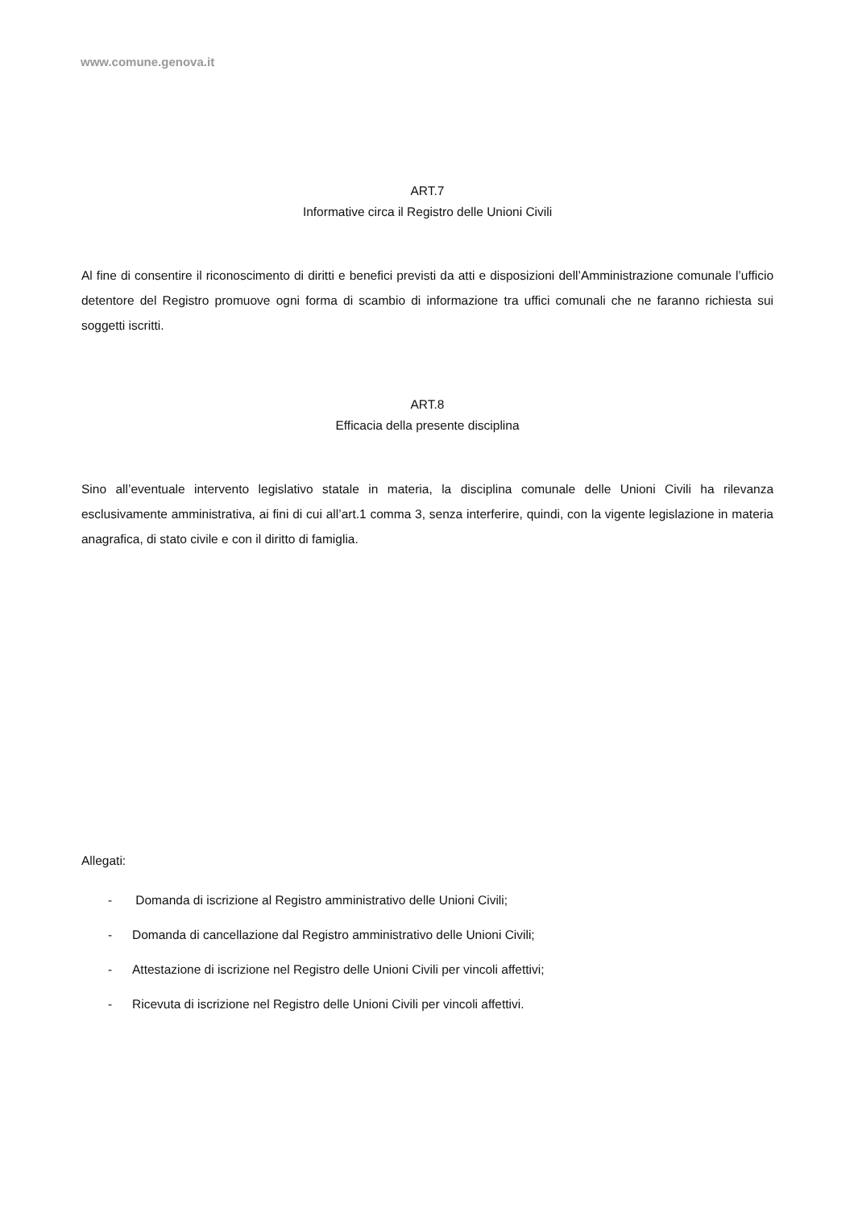www.comune.genova.it
ART.7
Informative circa il Registro delle Unioni Civili
Al fine di consentire il riconoscimento di diritti e benefici previsti da atti e disposizioni dell’Amministrazione comunale l’ufficio detentore del Registro promuove ogni forma di scambio di informazione tra uffici comunali che ne faranno richiesta sui soggetti iscritti.
ART.8
Efficacia della presente disciplina
Sino all’eventuale intervento legislativo statale in materia, la disciplina comunale delle Unioni Civili ha rilevanza esclusivamente amministrativa, ai fini di cui all’art.1 comma 3, senza interferire, quindi, con la vigente legislazione in materia anagrafica, di stato civile e con il diritto di famiglia.
Allegati:
- Domanda di iscrizione al Registro amministrativo delle Unioni Civili;
- Domanda di cancellazione dal Registro amministrativo delle Unioni Civili;
- Attestazione di iscrizione nel Registro delle Unioni Civili per vincoli affettivi;
- Ricevuta di iscrizione nel Registro delle Unioni Civili per vincoli affettivi.